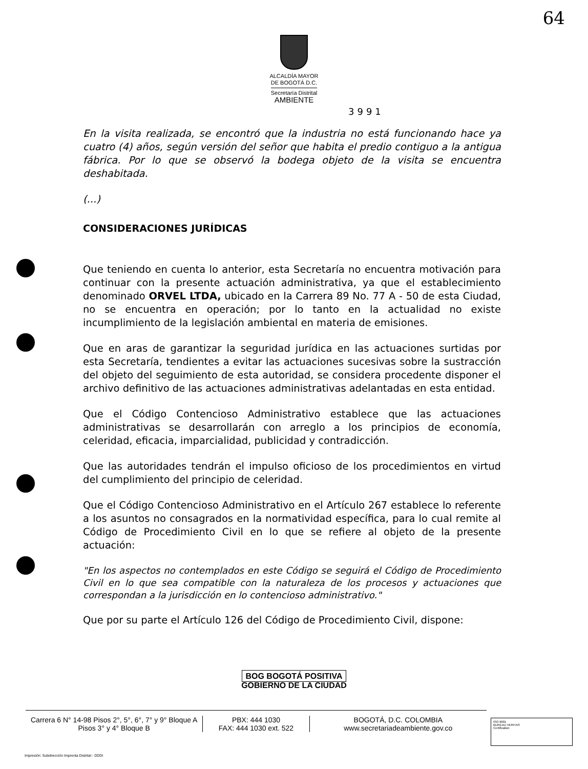64
ALCALDÍA MAYOR
DE BOGOTÁ D.C.
Secretaría Distrital
AMBIENTE
3991
En la visita realizada, se encontró que la industria no está funcionando hace ya cuatro (4) años, según versión del señor que habita el predio contiguo a la antigua fábrica. Por lo que se observó la bodega objeto de la visita se encuentra deshabitada.
(...)
CONSIDERACIONES JURÍDICAS
Que teniendo en cuenta lo anterior, esta Secretaría no encuentra motivación para continuar con la presente actuación administrativa, ya que el establecimiento denominado ORVEL LTDA, ubicado en la Carrera 89 No. 77 A - 50 de esta Ciudad, no se encuentra en operación; por lo tanto en la actualidad no existe incumplimiento de la legislación ambiental en materia de emisiones.
Que en aras de garantizar la seguridad jurídica en las actuaciones surtidas por esta Secretaría, tendientes a evitar las actuaciones sucesivas sobre la sustracción del objeto del seguimiento de esta autoridad, se considera procedente disponer el archivo definitivo de las actuaciones administrativas adelantadas en esta entidad.
Que el Código Contencioso Administrativo establece que las actuaciones administrativas se desarrollarán con arreglo a los principios de economía, celeridad, eficacia, imparcialidad, publicidad y contradicción.
Que las autoridades tendrán el impulso oficioso de los procedimientos en virtud del cumplimiento del principio de celeridad.
Que el Código Contencioso Administrativo en el Artículo 267 establece lo referente a los asuntos no consagrados en la normatividad específica, para lo cual remite al Código de Procedimiento Civil en lo que se refiere al objeto de la presente actuación:
"En los aspectos no contemplados en este Código se seguirá el Código de Procedimiento Civil en lo que sea compatible con la naturaleza de los procesos y actuaciones que correspondan a la jurisdicción en lo contencioso administrativo."
Que por su parte el Artículo 126 del Código de Procedimiento Civil, dispone:
BOG BOGOTÁ POSITIVA
GOBIERNO DE LA CIUDAD
Carrera 6 N° 14-98 Pisos 2°, 5°, 6°, 7° y 9° Bloque A
Pisos 3° y 4° Bloque B
PBX: 444 1030
FAX: 444 1030 ext. 522
BOGOTÁ, D.C. COLOMBIA
www.secretariadeambiente.gov.co
ISO 9001
BUREAU VERITAS
Certification
Impresión: Subdirección Imprenta Distrital - DDDI